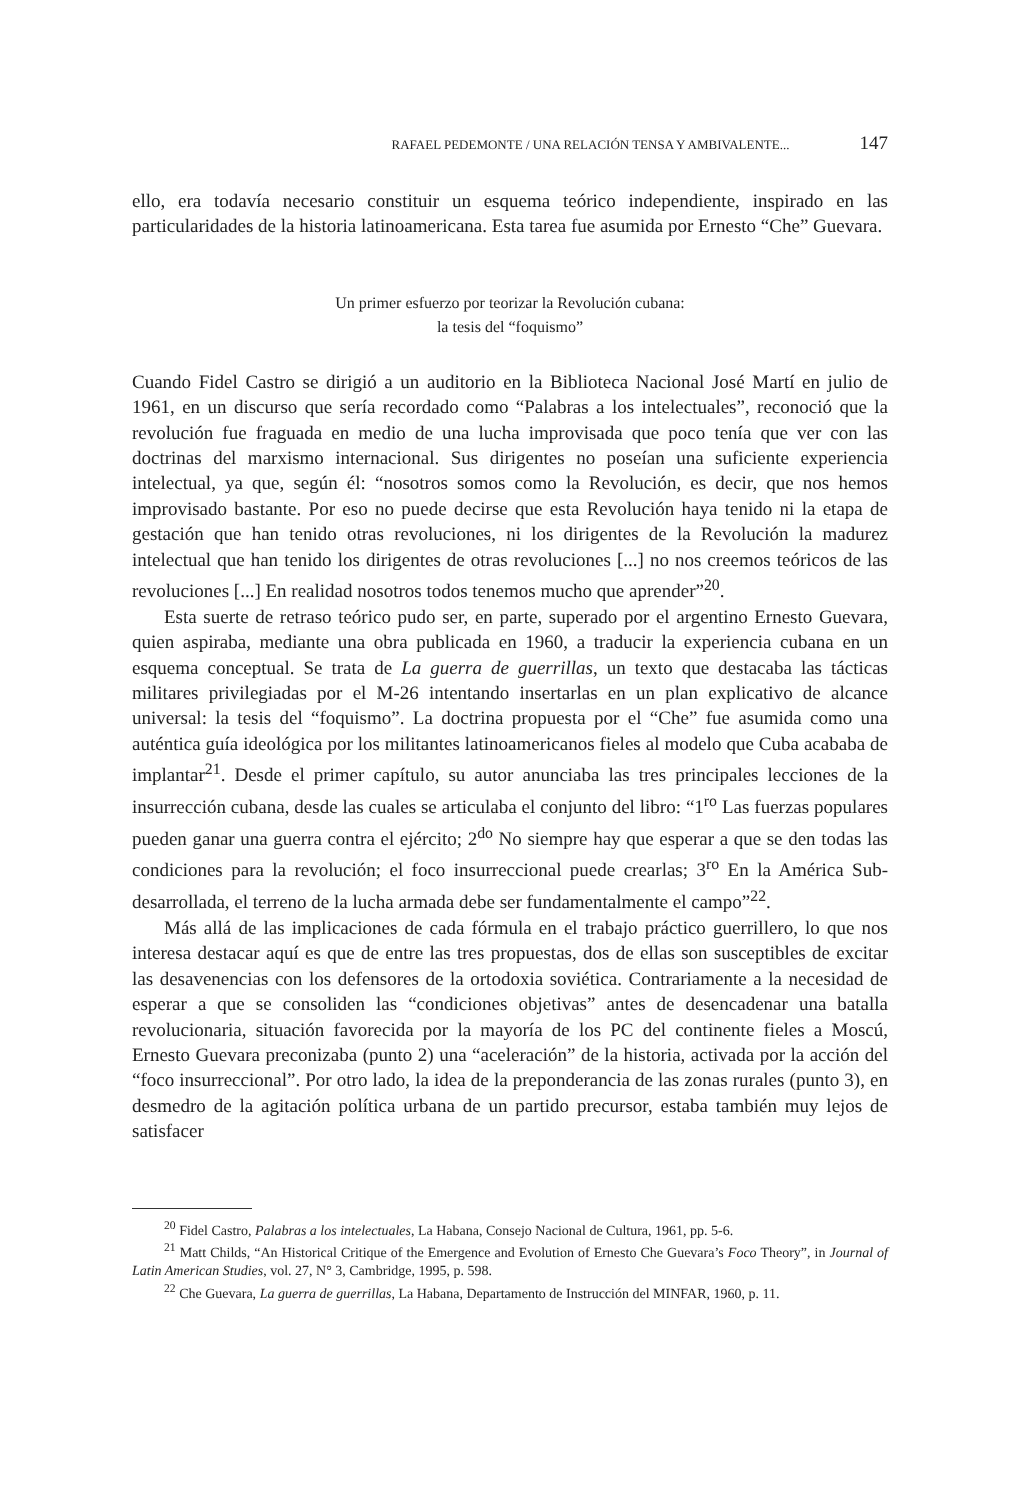RAFAEL PEDEMONTE / UNA RELACIÓN TENSA Y AMBIVALENTE... 147
ello, era todavía necesario constituir un esquema teórico independiente, inspirado en las particularidades de la historia latinoamericana. Esta tarea fue asumida por Ernesto “Che” Guevara.
Un primer esfuerzo por teorizar la Revolución cubana:
la tesis del “foquismo”
Cuando Fidel Castro se dirigió a un auditorio en la Biblioteca Nacional José Martí en julio de 1961, en un discurso que sería recordado como “Palabras a los intelectuales”, reconoció que la revolución fue fraguada en medio de una lucha improvisada que poco tenía que ver con las doctrinas del marxismo internacional. Sus dirigentes no poseían una suficiente experiencia intelectual, ya que, según él: “nosotros somos como la Revolución, es decir, que nos hemos improvisado bastante. Por eso no puede decirse que esta Revolución haya tenido ni la etapa de gestación que han tenido otras revoluciones, ni los dirigentes de la Revolución la madurez intelectual que han tenido los dirigentes de otras revoluciones [...] no nos creemos teóricos de las revoluciones [...] En realidad nosotros todos tenemos mucho que aprender”<sup>20</sup>.
Esta suerte de retraso teórico pudo ser, en parte, superado por el argentino Ernesto Guevara, quien aspiraba, mediante una obra publicada en 1960, a traducir la experiencia cubana en un esquema conceptual. Se trata de La guerra de guerrillas, un texto que destacaba las tácticas militares privilegiadas por el M-26 intentando insertarlas en un plan explicativo de alcance universal: la tesis del “foquismo”. La doctrina propuesta por el “Che” fue asumida como una auténtica guía ideológica por los militantes latinoamericanos fieles al modelo que Cuba acababa de implantar<sup>21</sup>. Desde el primer capítulo, su autor anunciaba las tres principales lecciones de la insurrección cubana, desde las cuales se articulaba el conjunto del libro: “1<sup>ro</sup> Las fuerzas populares pueden ganar una guerra contra el ejército; 2<sup>do</sup> No siempre hay que esperar a que se den todas las condiciones para la revolución; el foco insurreccional puede crearlas; 3<sup>ro</sup> En la América Sub-desarrollada, el terreno de la lucha armada debe ser fundamentalmente el campo”<sup>22</sup>.
Más allá de las implicaciones de cada fórmula en el trabajo práctico guerrillero, lo que nos interesa destacar aquí es que de entre las tres propuestas, dos de ellas son susceptibles de excitar las desavenencias con los defensores de la ortodoxia soviética. Contrariamente a la necesidad de esperar a que se consoliden las “condiciones objetivas” antes de desencadenar una batalla revolucionaria, situación favorecida por la mayoría de los PC del continente fieles a Moscú, Ernesto Guevara preconizaba (punto 2) una “aceleración” de la historia, activada por la acción del “foco insurreccional”. Por otro lado, la idea de la preponderancia de las zonas rurales (punto 3), en desmedro de la agitación política urbana de un partido precursor, estaba también muy lejos de satisfacer
<sup>20</sup> Fidel Castro, Palabras a los intelectuales, La Habana, Consejo Nacional de Cultura, 1961, pp. 5-6.
<sup>21</sup> Matt Childs, “An Historical Critique of the Emergence and Evolution of Ernesto Che Guevara’s Foco Theory”, in Journal of Latin American Studies, vol. 27, N° 3, Cambridge, 1995, p. 598.
<sup>22</sup> Che Guevara, La guerra de guerrillas, La Habana, Departamento de Instrucción del MINFAR, 1960, p. 11.